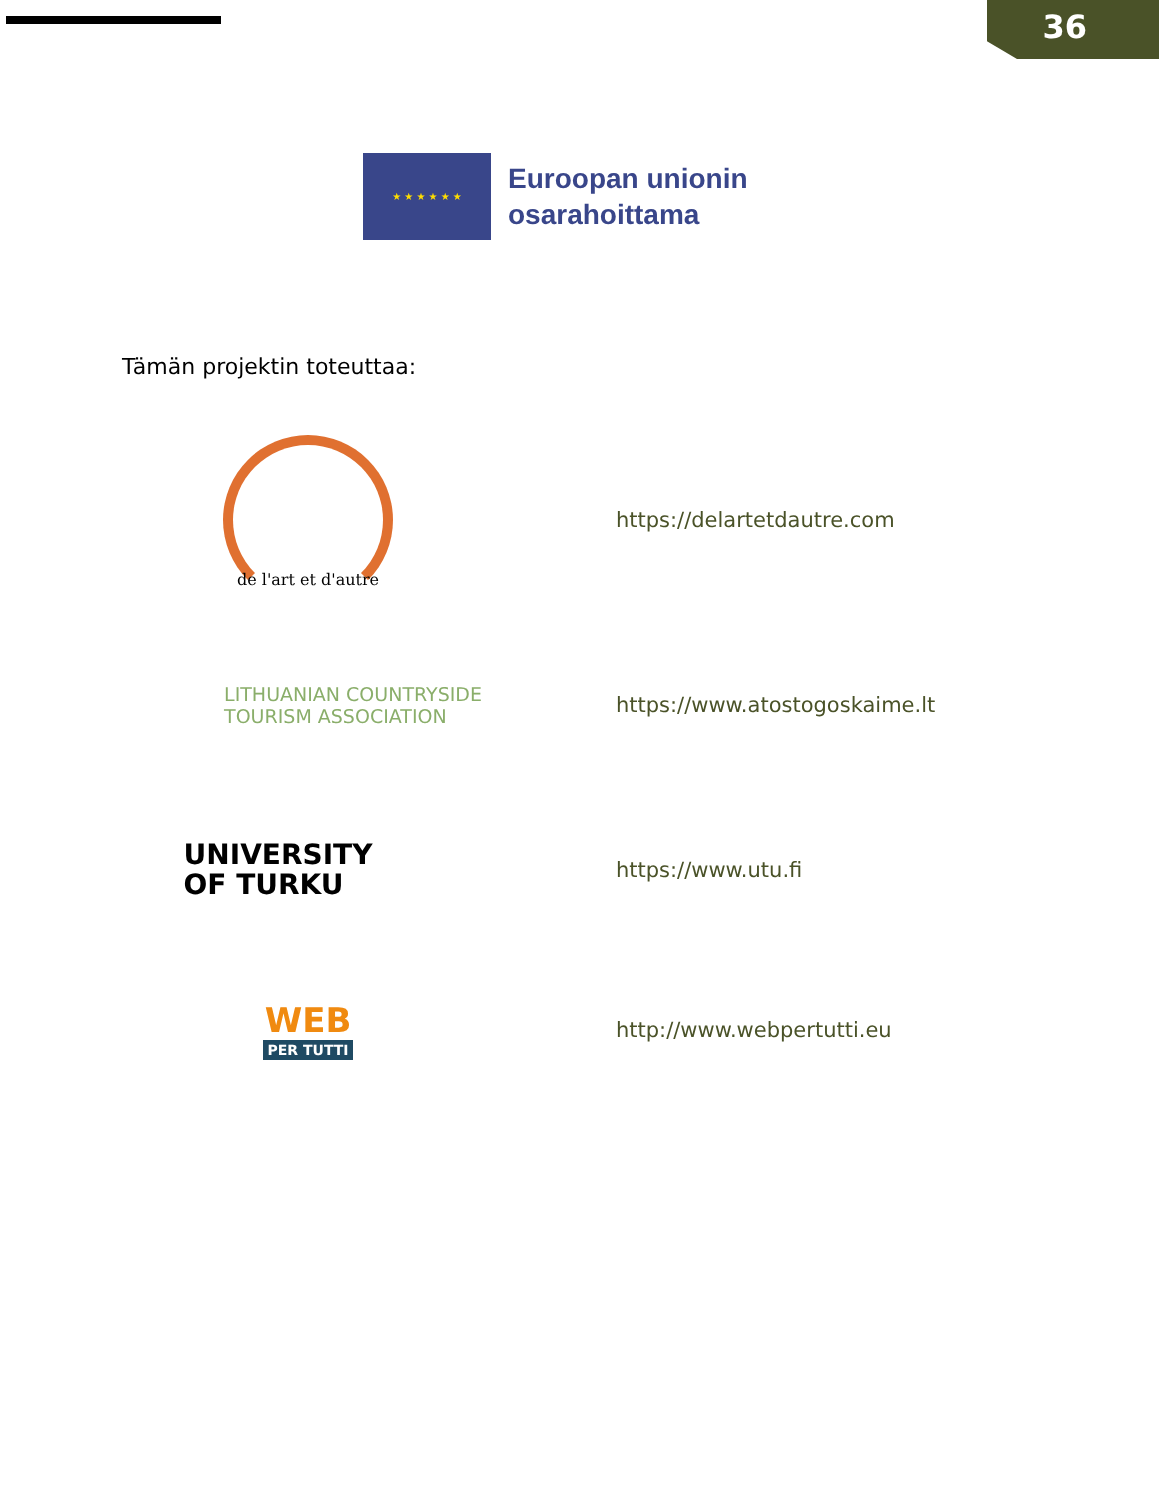36
★ ★ ★ ★ ★ ★
Euroopan unionin
osarahoittama
Tämän projektin toteuttaa:
de l'art et d'autre
https://delartetdautre.com
LITHUANIAN COUNTRYSIDE
TOURISM ASSOCIATION
https://www.atostogoskaime.lt
UNIVERSITY
OF TURKU
https://www.utu.fi
WEB
PER TUTTI
http://www.webpertutti.eu